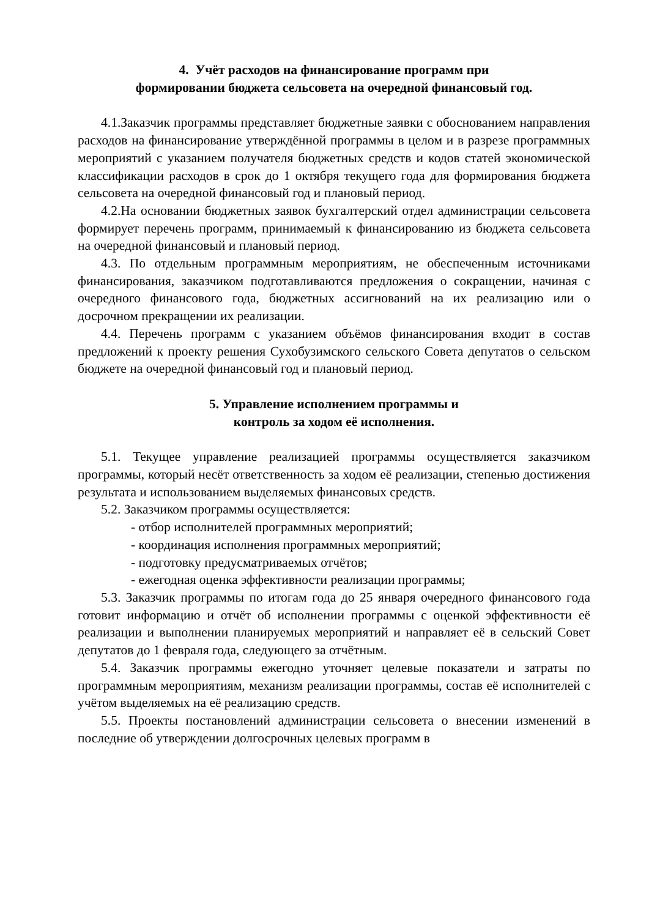4. Учёт расходов на финансирование программ при
формировании бюджета сельсовета на очередной финансовый год.
4.1.Заказчик программы представляет бюджетные заявки с обоснованием направления расходов на финансирование утверждённой программы в целом и в разрезе программных мероприятий с указанием получателя бюджетных средств и кодов статей экономической классификации расходов в срок до 1 октября текущего года для формирования бюджета сельсовета на очередной финансовый год и плановый период.
4.2.На основании бюджетных заявок бухгалтерский отдел администрации сельсовета формирует перечень программ, принимаемый к финансированию из бюджета сельсовета на очередной финансовый и плановый период.
4.3. По отдельным программным мероприятиям, не обеспеченным источниками финансирования, заказчиком подготавливаются предложения о сокращении, начиная с очередного финансового года, бюджетных ассигнований на их реализацию или о досрочном прекращении их реализации.
4.4. Перечень программ с указанием объёмов финансирования входит в состав предложений к проекту решения Сухобузимского сельского Совета депутатов о сельском бюджете на очередной финансовый год и плановый период.
5. Управление исполнением программы и
контроль за ходом её исполнения.
5.1. Текущее управление реализацией программы осуществляется заказчиком программы, который несёт ответственность за ходом её реализации, степенью достижения результата и использованием выделяемых финансовых средств.
5.2. Заказчиком программы осуществляется:
- отбор исполнителей программных мероприятий;
- координация исполнения программных мероприятий;
- подготовку предусматриваемых отчётов;
- ежегодная оценка эффективности реализации программы;
5.3. Заказчик программы по итогам года до 25 января очередного финансового года готовит информацию и отчёт об исполнении программы с оценкой эффективности её реализации и выполнении планируемых мероприятий и направляет её в сельский Совет депутатов до 1 февраля года, следующего за отчётным.
5.4. Заказчик программы ежегодно уточняет целевые показатели и затраты по программным мероприятиям, механизм реализации программы, состав её исполнителей с учётом выделяемых на её реализацию средств.
5.5. Проекты постановлений администрации сельсовета о внесении изменений в последние об утверждении долгосрочных целевых программ в